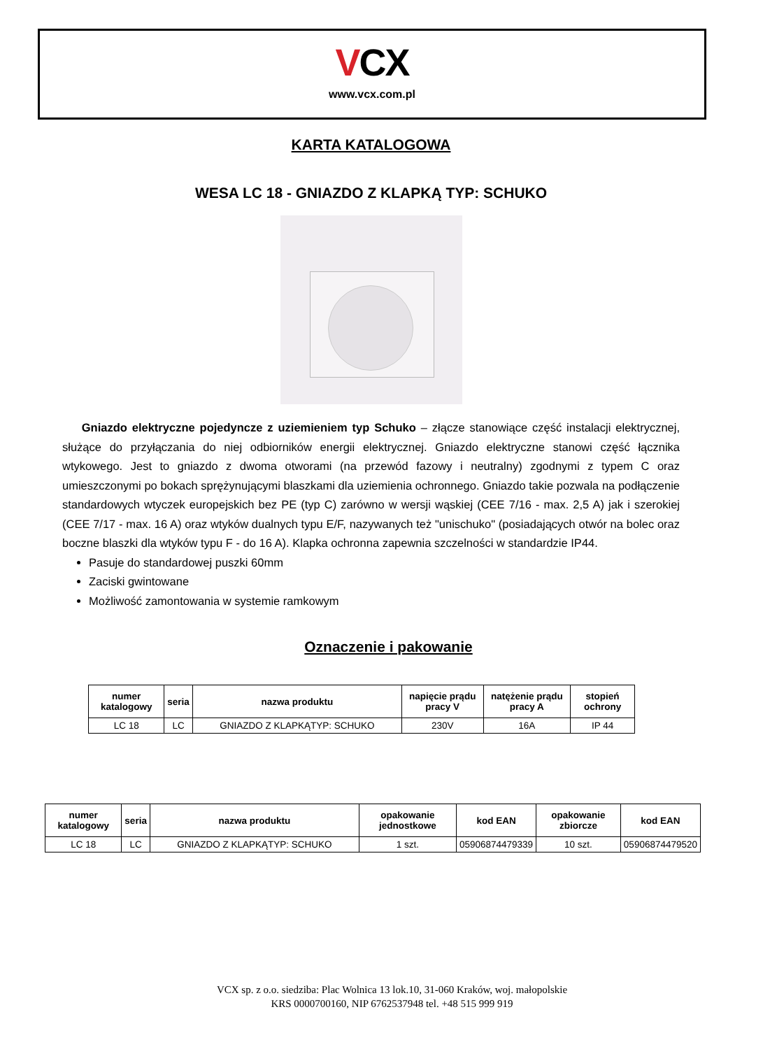VCX
www.vcx.com.pl
KARTA KATALOGOWA
WESA LC 18 - GNIAZDO Z KLAPKĄ TYP: SCHUKO
Gniazdo elektryczne pojedyncze z uziemieniem typ Schuko – złącze stanowiące część instalacji elektrycznej, służące do przyłączania do niej odbiorników energii elektrycznej. Gniazdo elektryczne stanowi część łącznika wtykowego. Jest to gniazdo z dwoma otworami (na przewód fazowy i neutralny) zgodnymi z typem C oraz umieszczonymi po bokach sprężynującymi blaszkami dla uziemienia ochronnego. Gniazdo takie pozwala na podłączenie standardowych wtyczek europejskich bez PE (typ C) zarówno w wersji wąskiej (CEE 7/16 - max. 2,5 A) jak i szerokiej (CEE 7/17 - max. 16 A) oraz wtyków dualnych typu E/F, nazywanych też "unischuko" (posiadających otwór na bolec oraz boczne blaszki dla wtyków typu F - do 16 A). Klapka ochronna zapewnia szczelności w standardzie IP44.
Pasuje do standardowej puszki 60mm
Zaciski gwintowane
Możliwość zamontowania w systemie ramkowym
Oznaczenie i pakowanie
| numer katalogowy | seria | nazwa produktu | napięcie prądu pracy V | natężenie prądu pracy A | stopień ochrony |
| --- | --- | --- | --- | --- | --- |
| LC 18 | LC | GNIAZDO Z KLAPKĄTYP: SCHUKO | 230V | 16A | IP 44 |
| numer katalogowy | seria | nazwa produktu | opakowanie jednostkowe | kod EAN | opakowanie zbiorcze | kod EAN |
| --- | --- | --- | --- | --- | --- | --- |
| LC 18 | LC | GNIAZDO Z KLAPKĄTYP: SCHUKO | 1 szt. | 05906874479339 | 10 szt. | 05906874479520 |
VCX sp. z o.o. siedziba: Plac Wolnica 13 lok.10, 31-060 Kraków, woj. małopolskie
KRS 0000700160, NIP 6762537948 tel. +48 515 999 919